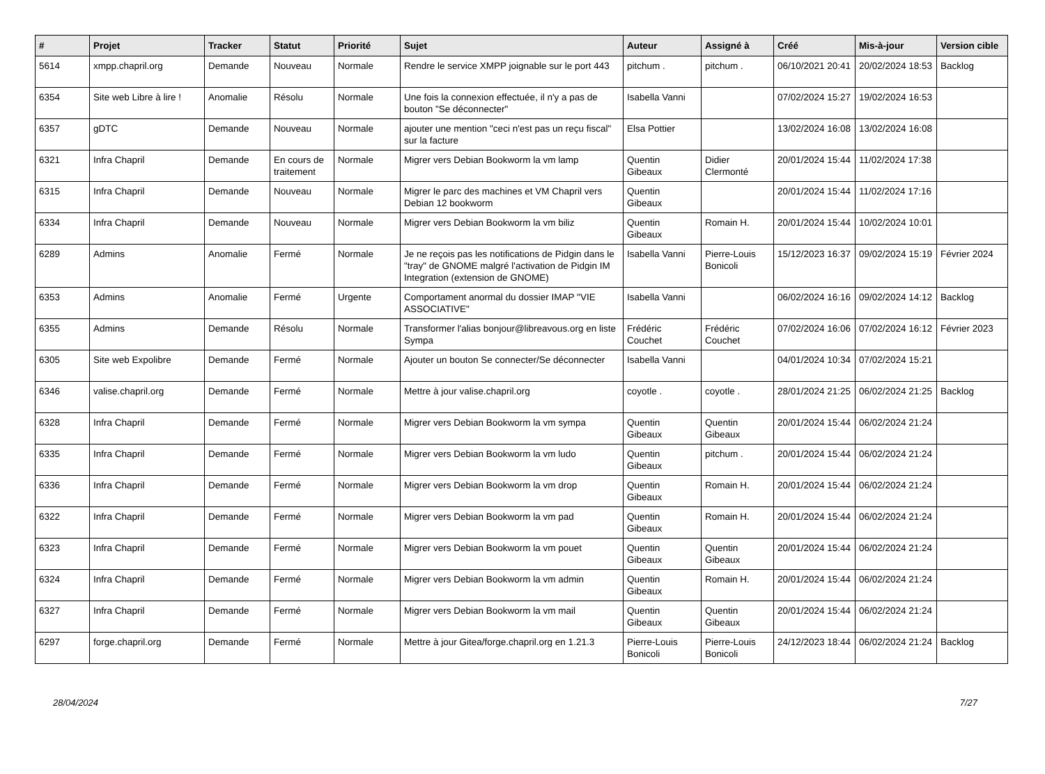| # | Projet | Tracker | Statut | Priorité | Sujet | Auteur | Assigné à | Créé | Mis-à-jour | Version cible |
| --- | --- | --- | --- | --- | --- | --- | --- | --- | --- | --- |
| 5614 | xmpp.chapril.org | Demande | Nouveau | Normale | Rendre le service XMPP joignable sur le port 443 | pitchum . | pitchum . | 06/10/2021 20:41 | 20/02/2024 18:53 | Backlog |
| 6354 | Site web Libre à lire ! | Anomalie | Résolu | Normale | Une fois la connexion effectuée, il n'y a pas de bouton "Se déconnecter" | Isabella Vanni | | 07/02/2024 15:27 | 19/02/2024 16:53 | |
| 6357 | gDTC | Demande | Nouveau | Normale | ajouter une mention "ceci n'est pas un reçu fiscal" sur la facture | Elsa Pottier | | 13/02/2024 16:08 | 13/02/2024 16:08 | |
| 6321 | Infra Chapril | Demande | En cours de traitement | Normale | Migrer vers Debian Bookworm la vm lamp | Quentin Gibeaux | Didier Clermonté | 20/01/2024 15:44 | 11/02/2024 17:38 | |
| 6315 | Infra Chapril | Demande | Nouveau | Normale | Migrer le parc des machines et VM Chapril vers Debian 12 bookworm | Quentin Gibeaux | | 20/01/2024 15:44 | 11/02/2024 17:16 | |
| 6334 | Infra Chapril | Demande | Nouveau | Normale | Migrer vers Debian Bookworm la vm biliz | Quentin Gibeaux | Romain H. | 20/01/2024 15:44 | 10/02/2024 10:01 | |
| 6289 | Admins | Anomalie | Fermé | Normale | Je ne reçois pas les notifications de Pidgin dans le "tray" de GNOME malgré l'activation de Pidgin IM Integration (extension de GNOME) | Isabella Vanni | Pierre-Louis Bonicoli | 15/12/2023 16:37 | 09/02/2024 15:19 | Février 2024 |
| 6353 | Admins | Anomalie | Fermé | Urgente | Comportament anormal du dossier IMAP "VIE ASSOCIATIVE" | Isabella Vanni | | 06/02/2024 16:16 | 09/02/2024 14:12 | Backlog |
| 6355 | Admins | Demande | Résolu | Normale | Transformer l'alias bonjour@libreavous.org en liste Sympa | Frédéric Couchet | Frédéric Couchet | 07/02/2024 16:06 | 07/02/2024 16:12 | Février 2023 |
| 6305 | Site web Expolibre | Demande | Fermé | Normale | Ajouter un bouton Se connecter/Se déconnecter | Isabella Vanni | | 04/01/2024 10:34 | 07/02/2024 15:21 | |
| 6346 | valise.chapril.org | Demande | Fermé | Normale | Mettre à jour valise.chapril.org | coyotle . | coyotle . | 28/01/2024 21:25 | 06/02/2024 21:25 | Backlog |
| 6328 | Infra Chapril | Demande | Fermé | Normale | Migrer vers Debian Bookworm la vm sympa | Quentin Gibeaux | Quentin Gibeaux | 20/01/2024 15:44 | 06/02/2024 21:24 | |
| 6335 | Infra Chapril | Demande | Fermé | Normale | Migrer vers Debian Bookworm la vm ludo | Quentin Gibeaux | pitchum . | 20/01/2024 15:44 | 06/02/2024 21:24 | |
| 6336 | Infra Chapril | Demande | Fermé | Normale | Migrer vers Debian Bookworm la vm drop | Quentin Gibeaux | Romain H. | 20/01/2024 15:44 | 06/02/2024 21:24 | |
| 6322 | Infra Chapril | Demande | Fermé | Normale | Migrer vers Debian Bookworm la vm pad | Quentin Gibeaux | Romain H. | 20/01/2024 15:44 | 06/02/2024 21:24 | |
| 6323 | Infra Chapril | Demande | Fermé | Normale | Migrer vers Debian Bookworm la vm pouet | Quentin Gibeaux | Quentin Gibeaux | 20/01/2024 15:44 | 06/02/2024 21:24 | |
| 6324 | Infra Chapril | Demande | Fermé | Normale | Migrer vers Debian Bookworm la vm admin | Quentin Gibeaux | Romain H. | 20/01/2024 15:44 | 06/02/2024 21:24 | |
| 6327 | Infra Chapril | Demande | Fermé | Normale | Migrer vers Debian Bookworm la vm mail | Quentin Gibeaux | Quentin Gibeaux | 20/01/2024 15:44 | 06/02/2024 21:24 | |
| 6297 | forge.chapril.org | Demande | Fermé | Normale | Mettre à jour Gitea/forge.chapril.org en 1.21.3 | Pierre-Louis Bonicoli | Pierre-Louis Bonicoli | 24/12/2023 18:44 | 06/02/2024 21:24 | Backlog |
28/04/2024 7/27